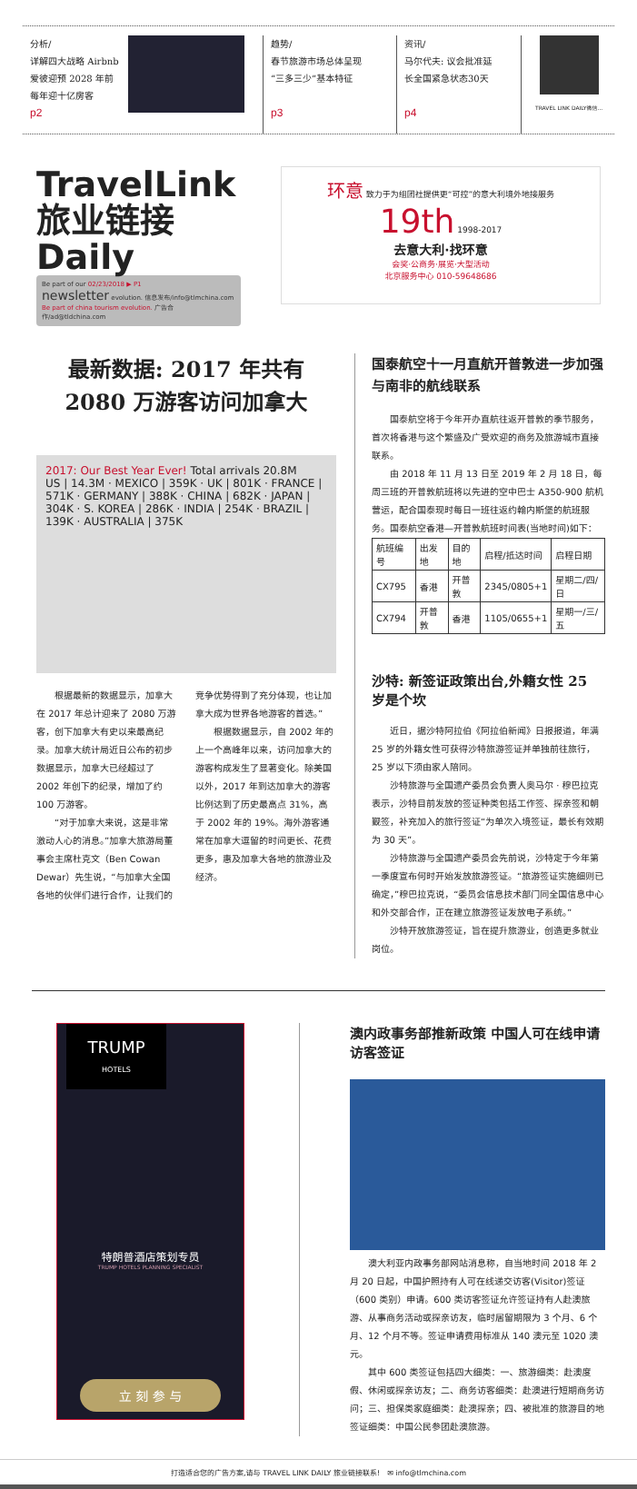分析/
详解四大战略 Airbnb
爱彼迎预 2028 年前
每年迎十亿房客
p2
趋势/
春节旅游市场总体呈现
“三多三少”基本特征
p3
资讯/
马尔代夫: 议会批准延
长全国紧急状态30天
p4
TRAVEL LINK DAILY微信...
TravelLink
旅业链接Daily
Be part of our 02/23/2018 ▶ P1
newsletter evolution. 信息发布/info@tlmchina.com
Be part of china tourism evolution. 广告合作/ad@tldchina.com
环意 致力于为组团社提供更“可控”的意大利境外地接服务
19th 1998-2017
去意大利·找环意
会奖·公商务·展览·大型活动
北京服务中心 010-59648686
最新数据: 2017 年共有 2080 万游客访问加拿大
2017: Our Best Year Ever! Total arrivals 20.8M
US | 14.3M · MEXICO | 359K · UK | 801K · FRANCE | 571K · GERMANY | 388K · CHINA | 682K · JAPAN | 304K · S. KOREA | 286K · INDIA | 254K · BRAZIL | 139K · AUSTRALIA | 375K
根据最新的数据显示，加拿大在 2017 年总计迎来了 2080 万游客，创下加拿大有史以来最高纪录。加拿大统计局近日公布的初步数据显示，加拿大已经超过了 2002 年创下的纪录，增加了约 100 万游客。
“对于加拿大来说，这是非常激动人心的消息。”加拿大旅游局董事会主席杜克文（Ben Cowan Dewar）先生说，“与加拿大全国各地的伙伴们进行合作，让我们的竞争优势得到了充分体现，也让加拿大成为世界各地游客的首选。”
根据数据显示，自 2002 年的上一个高峰年以来，访问加拿大的游客构成发生了显著变化。除美国以外，2017 年到达加拿大的游客比例达到了历史最高点 31%，高于 2002 年的 19%。海外游客通常在加拿大逗留的时间更长、花费更多，惠及加拿大各地的旅游业及经济。
国泰航空十一月直航开普敦进一步加强与南非的航线联系
国泰航空将于今年开办直航往返开普敦的季节服务，首次将香港与这个繁盛及广受欢迎的商务及旅游城市直接联系。
由 2018 年 11 月 13 日至 2019 年 2 月 18 日，每周三班的开普敦航班将以先进的空中巴士 A350-900 航机营运，配合国泰现时每日一班往返约翰内斯堡的航班服务。国泰航空香港—开普敦航班时间表(当地时间)如下：
| 航班编号 | 出发地 | 目的地 | 启程/抵达时间 | 启程日期 |
| --- | --- | --- | --- | --- |
| CX795 | 香港 | 开普敦 | 2345/0805+1 | 星期二/四/日 |
| CX794 | 开普敦 | 香港 | 1105/0655+1 | 星期一/三/五 |
沙特: 新签证政策出台,外籍女性 25 岁是个坎
近日，据沙特阿拉伯《阿拉伯新闻》日报报道，年满 25 岁的外籍女性可获得沙特旅游签证并单独前往旅行，25 岁以下须由家人陪同。
沙特旅游与全国遗产委员会负责人奥马尔 · 穆巴拉克表示，沙特目前发放的签证种类包括工作签、探亲签和朝觐签，补充加入的旅行签证“为单次入境签证，最长有效期为 30 天”。
沙特旅游与全国遗产委员会先前说，沙特定于今年第一季度宣布何时开始发放旅游签证。“旅游签证实施细则已确定，”穆巴拉克说，“委员会信息技术部门同全国信息中心和外交部合作，正在建立旅游签证发放电子系统。”
沙特开放旅游签证，旨在提升旅游业，创造更多就业岗位。
TRUMP
HOTELS
特朗普酒店策划专员
TRUMP HOTELS PLANNING SPECIALIST
立 刻 参 与
澳内政事务部推新政策 中国人可在线申请访客签证
澳大利亚内政事务部网站消息称，自当地时间 2018 年 2 月 20 日起，中国护照持有人可在线递交访客(Visitor)签证（600 类别）申请。600 类访客签证允许签证持有人赴澳旅游、从事商务活动或探亲访友，临时居留期限为 3 个月、6 个月、12 个月不等。签证申请费用标准从 140 澳元至 1020 澳元。
其中 600 类签证包括四大细类：一、旅游细类：赴澳度假、休闲或探亲访友；二、商务访客细类：赴澳进行短期商务访问；三、担保类家庭细类：赴澳探亲；四、被批准的旅游目的地签证细类：中国公民参团赴澳旅游。
打造适合您的广告方案,请与 TRAVEL LINK DAILY 旅业链接联系!　✉ info@tlmchina.com